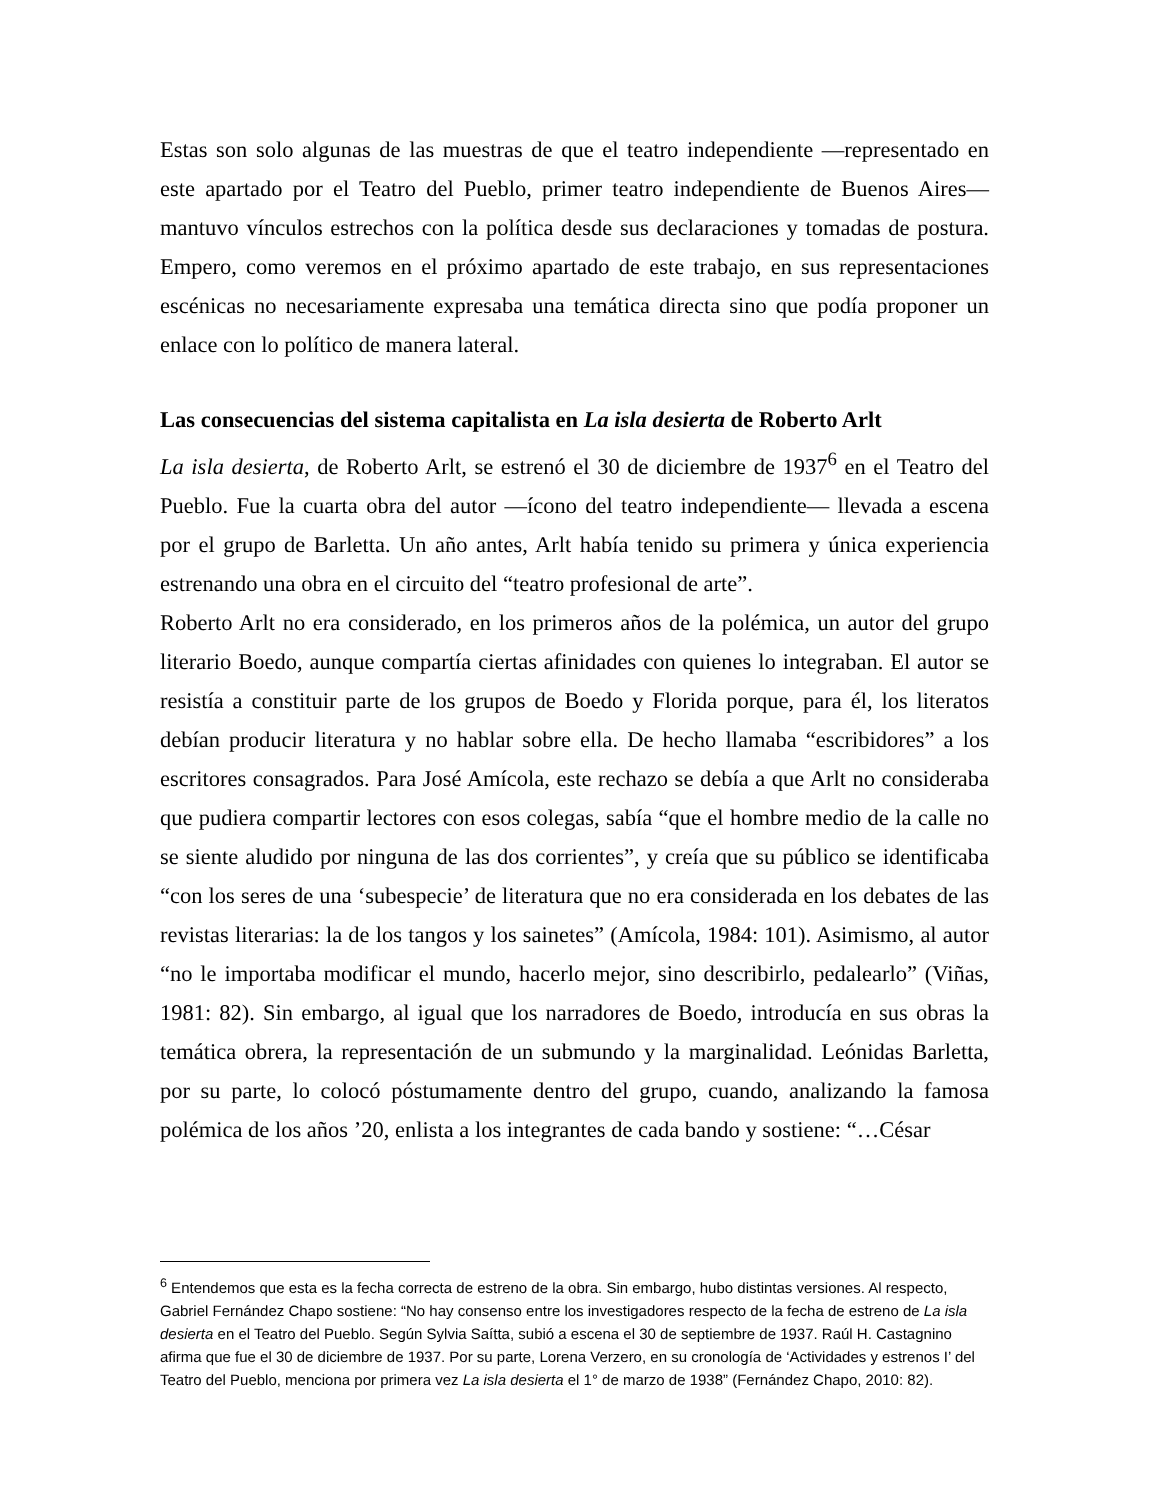Estas son solo algunas de las muestras de que el teatro independiente —representado en este apartado por el Teatro del Pueblo, primer teatro independiente de Buenos Aires— mantuvo vínculos estrechos con la política desde sus declaraciones y tomadas de postura. Empero, como veremos en el próximo apartado de este trabajo, en sus representaciones escénicas no necesariamente expresaba una temática directa sino que podía proponer un enlace con lo político de manera lateral.
Las consecuencias del sistema capitalista en La isla desierta de Roberto Arlt
La isla desierta, de Roberto Arlt, se estrenó el 30 de diciembre de 1937<sup>6</sup> en el Teatro del Pueblo. Fue la cuarta obra del autor —ícono del teatro independiente— llevada a escena por el grupo de Barletta. Un año antes, Arlt había tenido su primera y única experiencia estrenando una obra en el circuito del “teatro profesional de arte”.
Roberto Arlt no era considerado, en los primeros años de la polémica, un autor del grupo literario Boedo, aunque compartía ciertas afinidades con quienes lo integraban. El autor se resistía a constituir parte de los grupos de Boedo y Florida porque, para él, los literatos debían producir literatura y no hablar sobre ella. De hecho llamaba “escribidores” a los escritores consagrados. Para José Amícola, este rechazo se debía a que Arlt no consideraba que pudiera compartir lectores con esos colegas, sabía “que el hombre medio de la calle no se siente aludido por ninguna de las dos corrientes”, y creía que su público se identificaba “con los seres de una ‘subespecie’ de literatura que no era considerada en los debates de las revistas literarias: la de los tangos y los sainetes” (Amícola, 1984: 101). Asimismo, al autor “no le importaba modificar el mundo, hacerlo mejor, sino describirlo, pedalearlo” (Viñas, 1981: 82). Sin embargo, al igual que los narradores de Boedo, introducía en sus obras la temática obrera, la representación de un submundo y la marginalidad. Leónidas Barletta, por su parte, lo colocó póstumamente dentro del grupo, cuando, analizando la famosa polémica de los años ’20, enlista a los integrantes de cada bando y sostiene: “…César
<sup>6</sup> Entendemos que esta es la fecha correcta de estreno de la obra. Sin embargo, hubo distintas versiones. Al respecto, Gabriel Fernández Chapo sostiene: “No hay consenso entre los investigadores respecto de la fecha de estreno de La isla desierta en el Teatro del Pueblo. Según Sylvia Saítta, subió a escena el 30 de septiembre de 1937. Raúl H. Castagnino afirma que fue el 30 de diciembre de 1937. Por su parte, Lorena Verzero, en su cronología de ‘Actividades y estrenos I’ del Teatro del Pueblo, menciona por primera vez La isla desierta el 1° de marzo de 1938” (Fernández Chapo, 2010: 82).